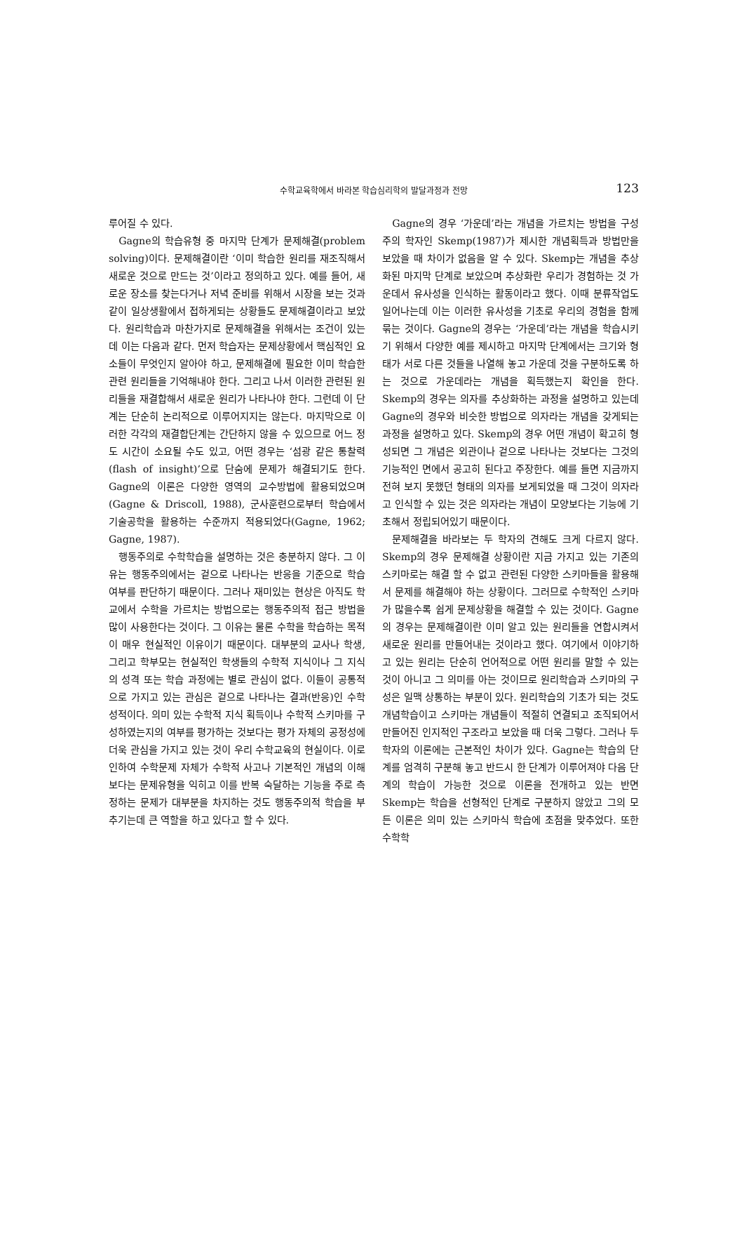수학교육학에서 바라본 학습심리학의 발달과정과 전망
123
루어질 수 있다.
Gagne의 학습유형 중 마지막 단계가 문제해결(problem solving)이다. 문제해결이란 ‘이미 학습한 원리를 재조직해서 새로운 것으로 만드는 것’이라고 정의하고 있다. 예를 들어, 새로운 장소를 찾는다거나 저녁 준비를 위해서 시장을 보는 것과 같이 일상생활에서 접하게되는 상황들도 문제해결이라고 보았다. 원리학습과 마찬가지로 문제해결을 위해서는 조건이 있는데 이는 다음과 같다. 먼저 학습자는 문제상황에서 핵심적인 요소들이 무엇인지 알아야 하고, 문제해결에 필요한 이미 학습한 관련 원리들을 기억해내야 한다. 그리고 나서 이러한 관련된 원리들을 재결합해서 새로운 원리가 나타나야 한다. 그런데 이 단계는 단순히 논리적으로 이루어지지는 않는다. 마지막으로 이러한 각각의 재결합단계는 간단하지 않을 수 있으므로 어느 정도 시간이 소요될 수도 있고, 어떤 경우는 ‘섬광 같은 통찰력(flash of insight)’으로 단숨에 문제가 해결되기도 한다. Gagne의 이론은 다양한 영역의 교수방법에 활용되었으며(Gagne & Driscoll, 1988), 군사훈련으로부터 학습에서 기술공학을 활용하는 수준까지 적용되었다(Gagne, 1962; Gagne, 1987).
행동주의로 수학학습을 설명하는 것은 충분하지 않다. 그 이유는 행동주의에서는 겉으로 나타나는 반응을 기준으로 학습 여부를 판단하기 때문이다. 그러나 재미있는 현상은 아직도 학교에서 수학을 가르치는 방법으로는 행동주의적 접근 방법을 많이 사용한다는 것이다. 그 이유는 물론 수학을 학습하는 목적이 매우 현실적인 이유이기 때문이다. 대부분의 교사나 학생, 그리고 학부모는 현실적인 학생들의 수학적 지식이나 그 지식의 성격 또는 학습 과정에는 별로 관심이 없다. 이들이 공통적으로 가지고 있는 관심은 겉으로 나타나는 결과(반응)인 수학성적이다. 의미 있는 수학적 지식 획득이나 수학적 스키마를 구성하였는지의 여부를 평가하는 것보다는 평가 자체의 공정성에 더욱 관심을 가지고 있는 것이 우리 수학교육의 현실이다. 이로 인하여 수학문제 자체가 수학적 사고나 기본적인 개념의 이해보다는 문제유형을 익히고 이를 반복 숙달하는 기능을 주로 측정하는 문제가 대부분을 차지하는 것도 행동주의적 학습을 부추기는데 큰 역할을 하고 있다고 할 수 있다.
Gagne의 경우 ‘가운데’라는 개념을 가르치는 방법을 구성주의 학자인 Skemp(1987)가 제시한 개념획득과 방법만을 보았을 때 차이가 없음을 알 수 있다. Skemp는 개념을 추상화된 마지막 단계로 보았으며 추상화란 우리가 경험하는 것 가운데서 유사성을 인식하는 활동이라고 했다. 이때 분류작업도 일어나는데 이는 이러한 유사성을 기초로 우리의 경험을 함께 묶는 것이다. Gagne의 경우는 ‘가운데’라는 개념을 학습시키기 위해서 다양한 예를 제시하고 마지막 단계에서는 크기와 형태가 서로 다른 것들을 나열해 놓고 가운데 것을 구분하도록 하는 것으로 가운데라는 개념을 획득했는지 확인을 한다. Skemp의 경우는 의자를 추상화하는 과정을 설명하고 있는데 Gagne의 경우와 비슷한 방법으로 의자라는 개념을 갖게되는 과정을 설명하고 있다. Skemp의 경우 어떤 개념이 확고히 형성되면 그 개념은 외관이나 겉으로 나타나는 것보다는 그것의 기능적인 면에서 공고히 된다고 주장한다. 예를 들면 지금까지 전혀 보지 못했던 형태의 의자를 보게되었을 때 그것이 의자라고 인식할 수 있는 것은 의자라는 개념이 모양보다는 기능에 기초해서 정립되어있기 때문이다.
문제해결을 바라보는 두 학자의 견해도 크게 다르지 않다. Skemp의 경우 문제해결 상황이란 지금 가지고 있는 기존의 스키마로는 해결 할 수 없고 관련된 다양한 스키마들을 활용해서 문제를 해결해야 하는 상황이다. 그러므로 수학적인 스키마가 많을수록 쉽게 문제상황을 해결할 수 있는 것이다. Gagne의 경우는 문제해결이란 이미 알고 있는 원리들을 연합시켜서 새로운 원리를 만들어내는 것이라고 했다. 여기에서 이야기하고 있는 원리는 단순히 언어적으로 어떤 원리를 말할 수 있는 것이 아니고 그 의미를 아는 것이므로 원리학습과 스키마의 구성은 일맥 상통하는 부분이 있다. 원리학습의 기초가 되는 것도 개념학습이고 스키마는 개념들이 적절히 연결되고 조직되어서 만들어진 인지적인 구조라고 보았을 때 더욱 그렇다. 그러나 두 학자의 이론에는 근본적인 차이가 있다. Gagne는 학습의 단계를 엄격히 구분해 놓고 반드시 한 단계가 이루어져야 다음 단계의 학습이 가능한 것으로 이론을 전개하고 있는 반면 Skemp는 학습을 선형적인 단계로 구분하지 않았고 그의 모든 이론은 의미 있는 스키마식 학습에 초점을 맞추었다. 또한 수학학